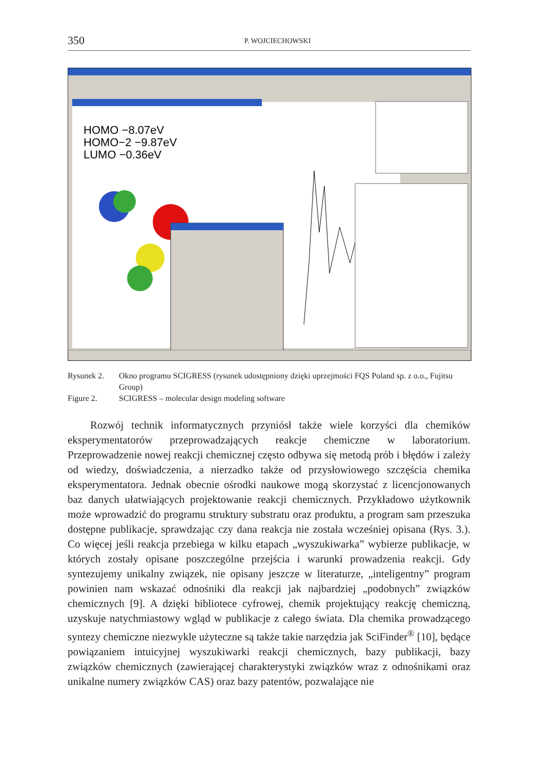350 P. WOJCIECHOWSKI
HOMO −8.07eV
HOMO−2 −9.87eV
LUMO −0.36eV
Rysunek 2. Okno programu SCIGRESS (rysunek udostępniony dzięki uprzejmości FQS Poland sp. z o.o., Fujitsu Group)
Figure 2. SCIGRESS – molecular design modeling software
Rozwój technik informatycznych przyniósł także wiele korzyści dla chemików eksperymentatorów przeprowadzających reakcje chemiczne w laboratorium. Przeprowadzenie nowej reakcji chemicznej często odbywa się metodą prób i błędów i zależy od wiedzy, doświadczenia, a nierzadko także od przysłowiowego szczęścia chemika eksperymentatora. Jednak obecnie ośrodki naukowe mogą skorzystać z licencjonowanych baz danych ułatwiających projektowanie reakcji chemicznych. Przykładowo użytkownik może wprowadzić do programu struktury substratu oraz produktu, a program sam przeszuka dostępne publikacje, sprawdzając czy dana reakcja nie została wcześniej opisana (Rys. 3.). Co więcej jeśli reakcja przebiega w kilku etapach „wyszukiwarka” wybierze publikacje, w których zostały opisane poszczególne przejścia i warunki prowadzenia reakcji. Gdy syntezujemy unikalny związek, nie opisany jeszcze w literaturze, „inteligentny” program powinien nam wskazać odnośniki dla reakcji jak najbardziej „podobnych” związków chemicznych [9]. A dzięki bibliotece cyfrowej, chemik projektujący reakcję chemiczną, uzyskuje natychmiastowy wgląd w publikacje z całego świata. Dla chemika prowadzącego syntezy chemiczne niezwykle użyteczne są także takie narzędzia jak SciFinder<sup>®</sup> [10], będące powiązaniem intuicyjnej wyszukiwarki reakcji chemicznych, bazy publikacji, bazy związków chemicznych (zawierającej charakterystyki związków wraz z odnośnikami oraz unikalne numery związków CAS) oraz bazy patentów, pozwalające nie